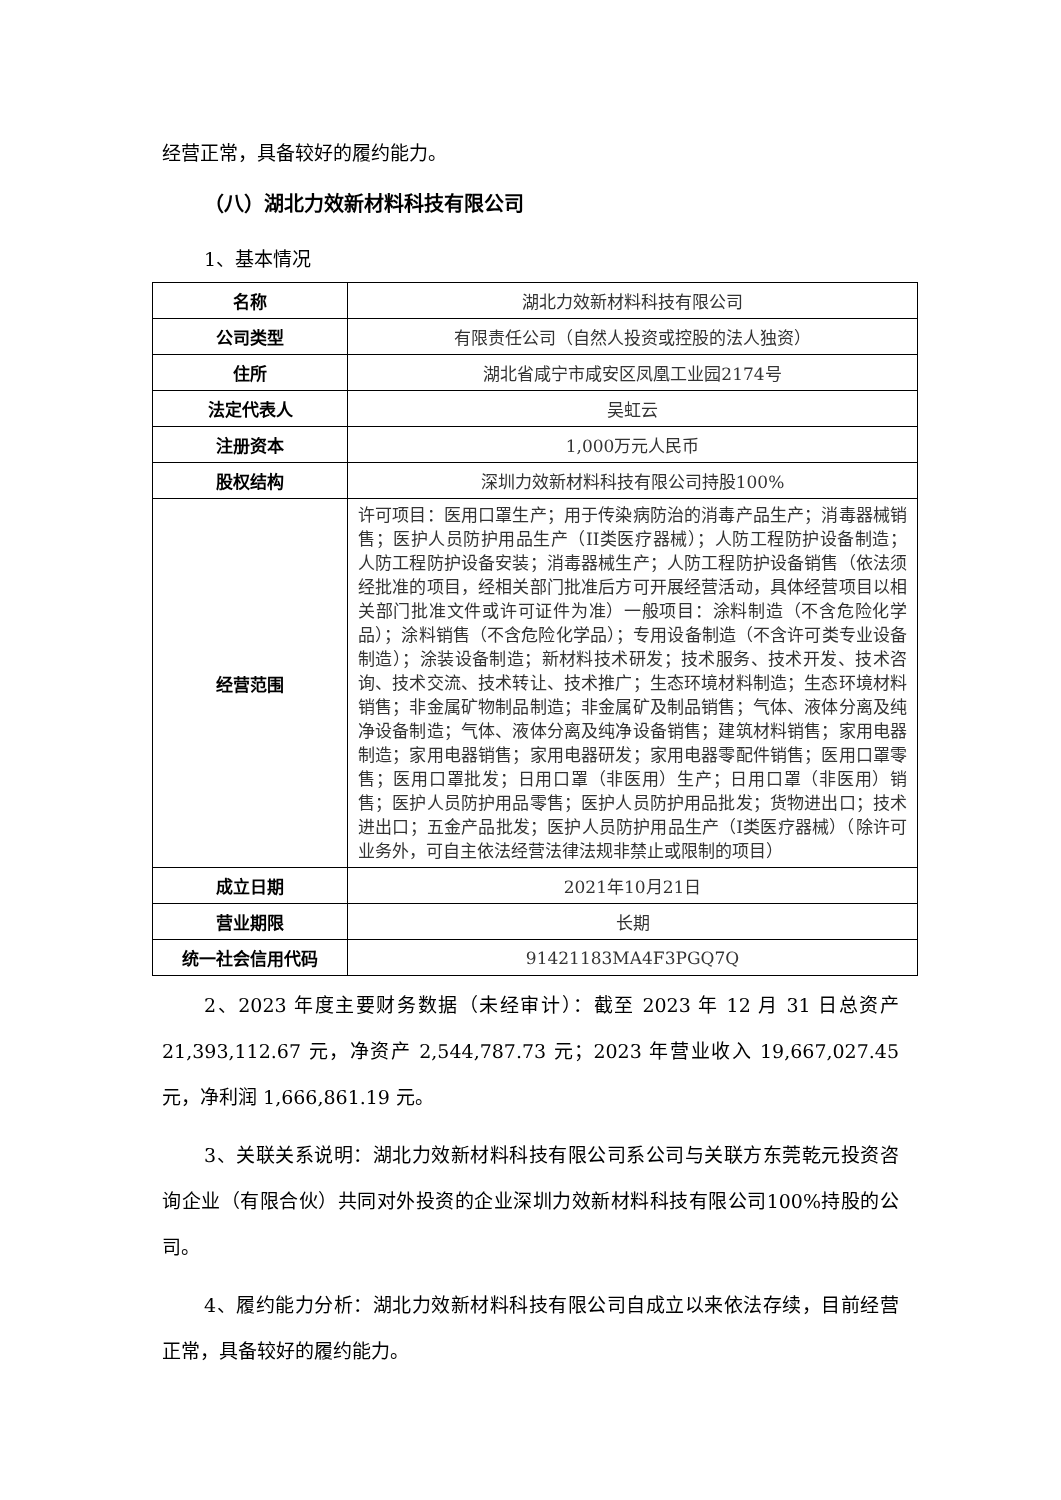经营正常，具备较好的履约能力。
（八）湖北力效新材料科技有限公司
1、基本情况
| 名称 | 湖北力效新材料科技有限公司 |
| 公司类型 | 有限责任公司（自然人投资或控股的法人独资） |
| 住所 | 湖北省咸宁市咸安区凤凰工业园2174号 |
| 法定代表人 | 吴虹云 |
| 注册资本 | 1,000万元人民币 |
| 股权结构 | 深圳力效新材料科技有限公司持股100% |
| 经营范围 | 许可项目：医用口罩生产；用于传染病防治的消毒产品生产；消毒器械销售；医护人员防护用品生产（II类医疗器械）；人防工程防护设备制造；人防工程防护设备安装；消毒器械生产；人防工程防护设备销售（依法须经批准的项目，经相关部门批准后方可开展经营活动，具体经营项目以相关部门批准文件或许可证件为准）一般项目：涂料制造（不含危险化学品）；涂料销售（不含危险化学品）；专用设备制造（不含许可类专业设备制造）；涂装设备制造；新材料技术研发；技术服务、技术开发、技术咨询、技术交流、技术转让、技术推广；生态环境材料制造；生态环境材料销售；非金属矿物制品制造；非金属矿及制品销售；气体、液体分离及纯净设备制造；气体、液体分离及纯净设备销售；建筑材料销售；家用电器制造；家用电器销售；家用电器研发；家用电器零配件销售；医用口罩零售；医用口罩批发；日用口罩（非医用）生产；日用口罩（非医用）销售；医护人员防护用品零售；医护人员防护用品批发；货物进出口；技术进出口；五金产品批发；医护人员防护用品生产（I类医疗器械）（除许可业务外，可自主依法经营法律法规非禁止或限制的项目） |
| 成立日期 | 2021年10月21日 |
| 营业期限 | 长期 |
| 统一社会信用代码 | 91421183MA4F3PGQ7Q |
2、2023 年度主要财务数据（未经审计）：截至 2023 年 12 月 31 日总资产 21,393,112.67 元，净资产 2,544,787.73 元；2023 年营业收入 19,667,027.45 元，净利润 1,666,861.19 元。
3、关联关系说明：湖北力效新材料科技有限公司系公司与关联方东莞乾元投资咨询企业（有限合伙）共同对外投资的企业深圳力效新材料科技有限公司100%持股的公司。
4、履约能力分析：湖北力效新材料科技有限公司自成立以来依法存续，目前经营正常，具备较好的履约能力。